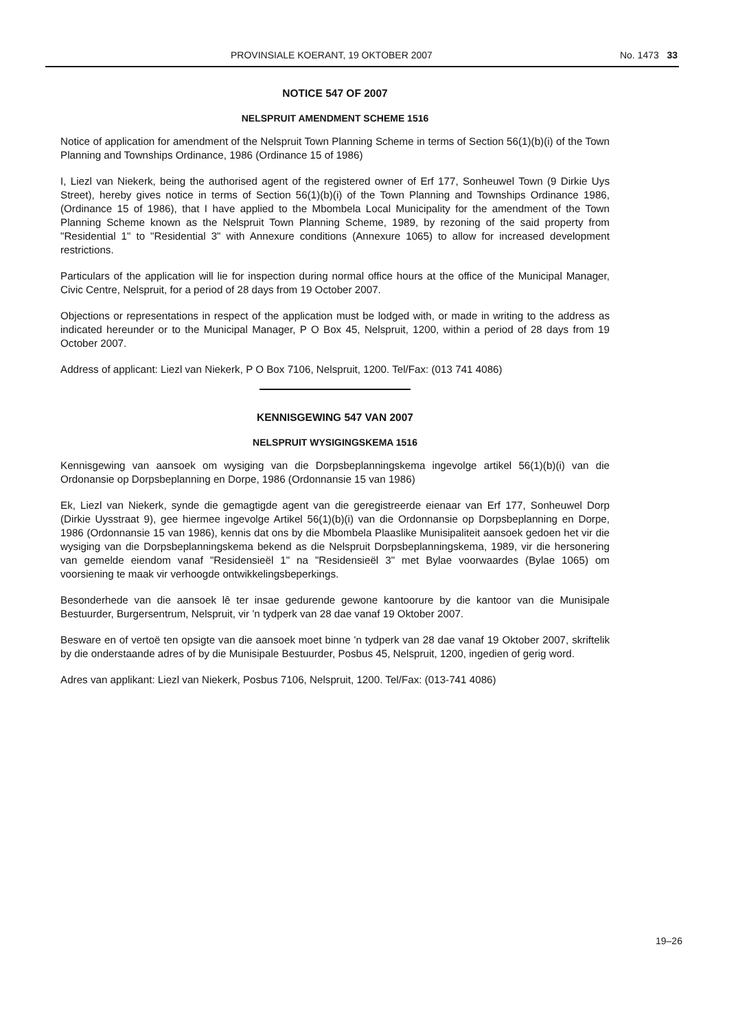PROVINSIALE KOERANT, 19 OKTOBER 2007 No. 1473 33
NOTICE 547 OF 2007
NELSPRUIT AMENDMENT SCHEME 1516
Notice of application for amendment of the Nelspruit Town Planning Scheme in terms of Section 56(1)(b)(i) of the Town Planning and Townships Ordinance, 1986 (Ordinance 15 of 1986)
I, Liezl van Niekerk, being the authorised agent of the registered owner of Erf 177, Sonheuwel Town (9 Dirkie Uys Street), hereby gives notice in terms of Section 56(1)(b)(i) of the Town Planning and Townships Ordinance 1986, (Ordinance 15 of 1986), that I have applied to the Mbombela Local Municipality for the amendment of the Town Planning Scheme known as the Nelspruit Town Planning Scheme, 1989, by rezoning of the said property from "Residential 1" to "Residential 3" with Annexure conditions (Annexure 1065) to allow for increased development restrictions.
Particulars of the application will lie for inspection during normal office hours at the office of the Municipal Manager, Civic Centre, Nelspruit, for a period of 28 days from 19 October 2007.
Objections or representations in respect of the application must be lodged with, or made in writing to the address as indicated hereunder or to the Municipal Manager, P O Box 45, Nelspruit, 1200, within a period of 28 days from 19 October 2007.
Address of applicant: Liezl van Niekerk, P O Box 7106, Nelspruit, 1200. Tel/Fax: (013 741 4086)
KENNISGEWING 547 VAN 2007
NELSPRUIT WYSIGINGSKEMA 1516
Kennisgewing van aansoek om wysiging van die Dorpsbeplanningskema ingevolge artikel 56(1)(b)(i) van die Ordonansie op Dorpsbeplanning en Dorpe, 1986 (Ordonnansie 15 van 1986)
Ek, Liezl van Niekerk, synde die gemagtigde agent van die geregistreerde eienaar van Erf 177, Sonheuwel Dorp (Dirkie Uysstraat 9), gee hiermee ingevolge Artikel 56(1)(b)(i) van die Ordonnansie op Dorpsbeplanning en Dorpe, 1986 (Ordonnansie 15 van 1986), kennis dat ons by die Mbombela Plaaslike Munisipaliteit aansoek gedoen het vir die wysiging van die Dorpsbeplanningskema bekend as die Nelspruit Dorpsbeplanningskema, 1989, vir die hersonering van gemelde eiendom vanaf "Residensieël 1" na "Residensieël 3" met Bylae voorwaardes (Bylae 1065) om voorsiening te maak vir verhoogde ontwikkelingsbeperkings.
Besonderhede van die aansoek lê ter insae gedurende gewone kantoorure by die kantoor van die Munisipale Bestuurder, Burgersentrum, Nelspruit, vir 'n tydperk van 28 dae vanaf 19 Oktober 2007.
Besware en of vertoë ten opsigte van die aansoek moet binne 'n tydperk van 28 dae vanaf 19 Oktober 2007, skriftelik by die onderstaande adres of by die Munisipale Bestuurder, Posbus 45, Nelspruit, 1200, ingedien of gerig word.
Adres van applikant: Liezl van Niekerk, Posbus 7106, Nelspruit, 1200. Tel/Fax: (013-741 4086)
19–26